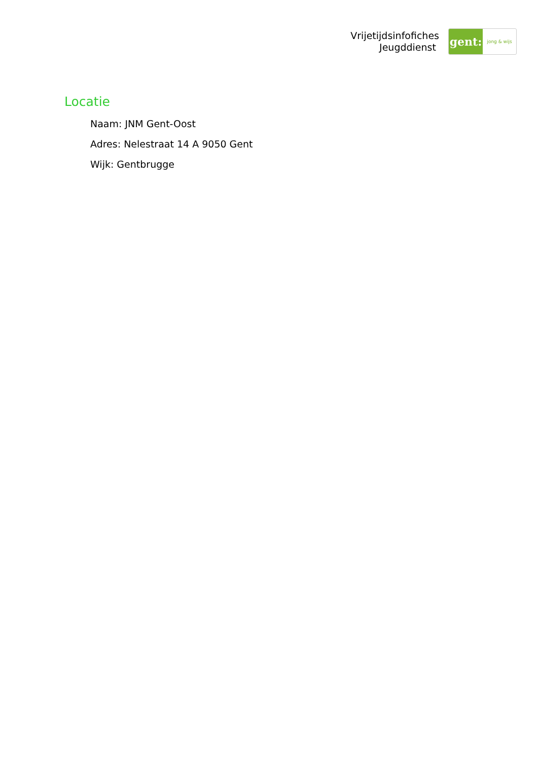Vrijetijdsinfofiches
Jeugddienst
gent:
jong & wijs
Locatie
Naam: JNM Gent-Oost
Adres: Nelestraat 14 A 9050 Gent
Wijk: Gentbrugge